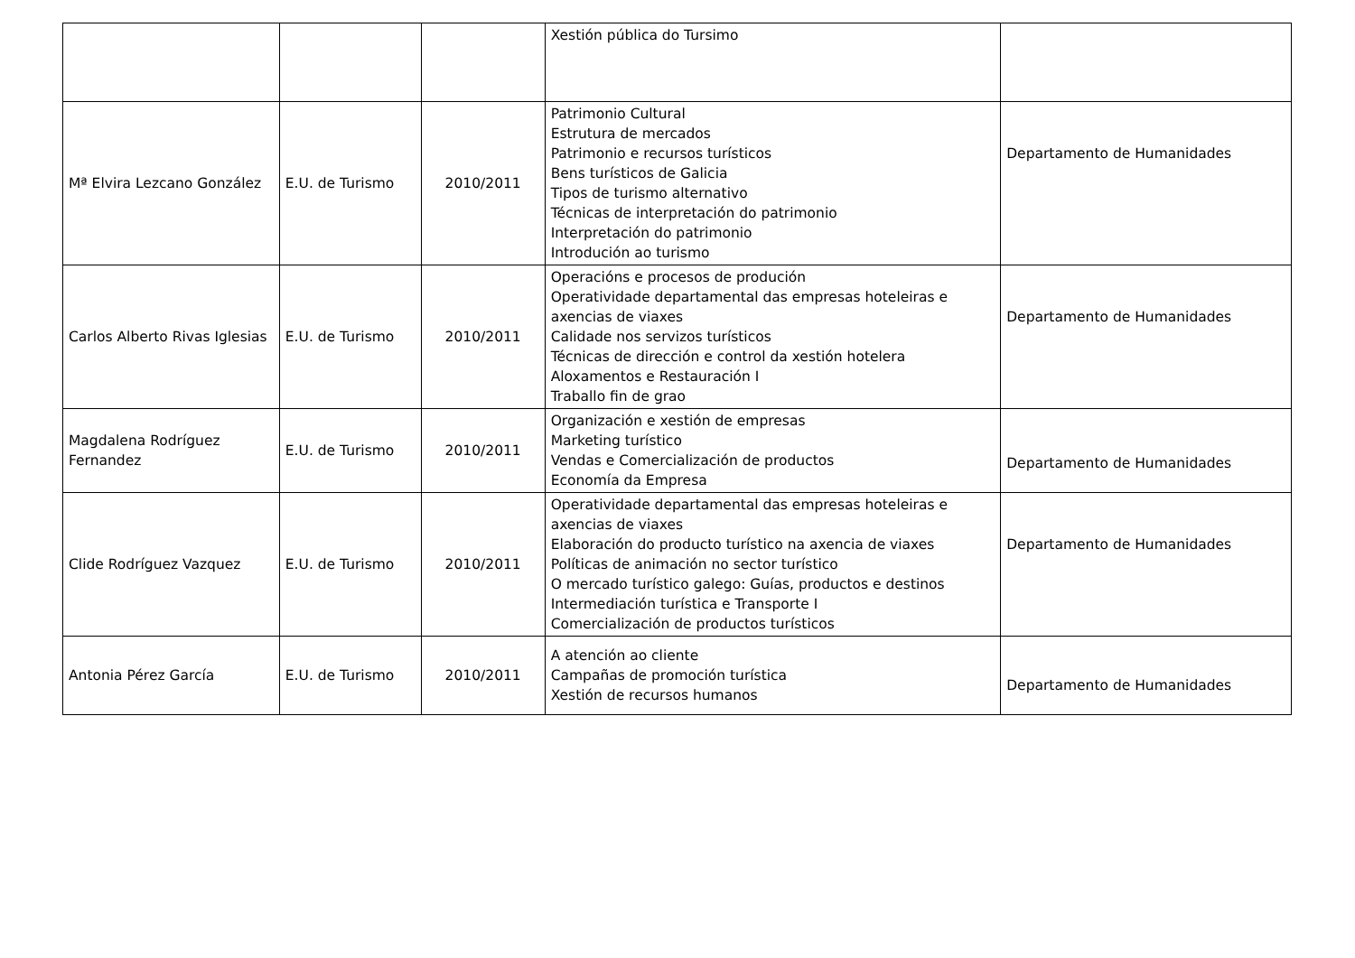| | | | Xestión pública do Tursimo | |
| Mª Elvira Lezcano González | E.U. de Turismo | 2010/2011 | Patrimonio Cultural Estrutura de mercados Patrimonio e recursos turísticos Bens turísticos de Galicia Tipos de turismo alternativo Técnicas de interpretación do patrimonio Interpretación do patrimonio Introdución ao turismo | Departamento de Humanidades |
| Carlos Alberto Rivas Iglesias | E.U. de Turismo | 2010/2011 | Operacións e procesos de produción Operatividade departamental das empresas hoteleiras e axencias de viaxes Calidade nos servizos turísticos Técnicas de dirección e control da xestión hotelera Aloxamentos e Restauración I Traballo fin de grao | Departamento de Humanidades |
| Magdalena Rodríguez Fernandez | E.U. de Turismo | 2010/2011 | Organización e xestión de empresas Marketing turístico Vendas e Comercialización de productos Economía da Empresa | Departamento de Humanidades |
| Clide Rodríguez Vazquez | E.U. de Turismo | 2010/2011 | Operatividade departamental das empresas hoteleiras e axencias de viaxes Elaboración do producto turístico na axencia de viaxes Políticas de animación no sector turístico O mercado turístico galego: Guías, productos e destinos Intermediación turística e Transporte I Comercialización de productos turísticos | Departamento de Humanidades |
| Antonia Pérez García | E.U. de Turismo | 2010/2011 | A atención ao cliente Campañas de promoción turística Xestión de recursos humanos | Departamento de Humanidades |